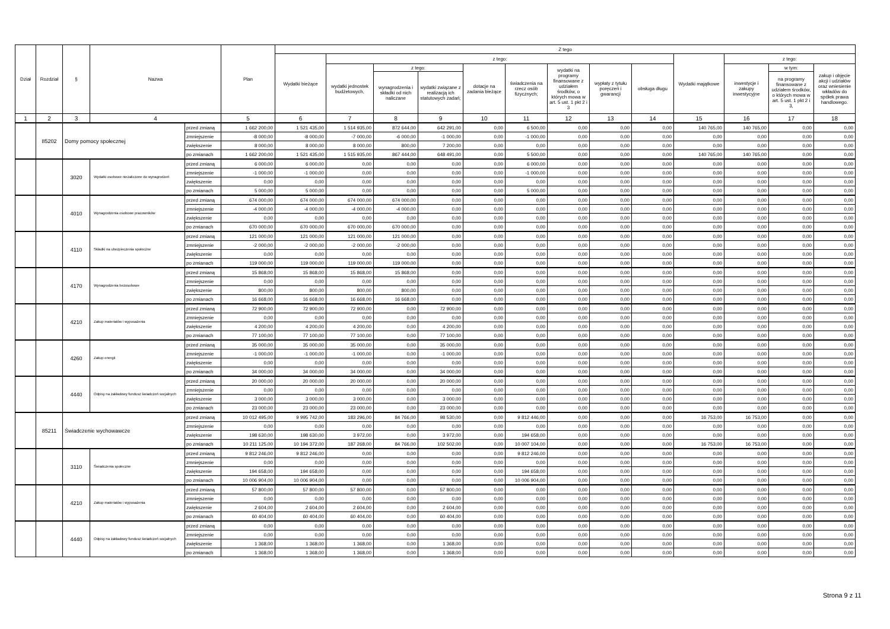| Dział | Rozdział | § | Nazwa | | Plan | Z tego | | | | | | | | | | | | |
| --- | --- | --- | --- | --- | --- | --- | --- | --- | --- | --- | --- | --- | --- | --- | --- | --- | --- | --- |
| | | | | | | Wydatki bieżące | z tego: | | | | | | | | Wydatki majątkowe | z tego: | | |
| | | | | | | | wydatki jednostek budżetowych, | z tego: | | dotacje na zadania bieżące | świadczenia na rzecz osób fizycznych; | wydatki na programy finansowane z udziałem środków, o których mowa w art. 5 ust. 1 pkt 2 i 3 | wypłaty z tytułu poręczeń i gwarancji | obsługa długu | | inwestycje i zakupy inwestycyjne | w tym: | zakup i objęcie akcji i udziałów oraz wniesienie wkładów do spółek prawa handlowego. |
| | | | | | | | | wynagrodzenia i składki od nich naliczane | wydatki związane z realizacją ich statutowych zadań; | | | | | | | | na programy finansowane z udziałem środków, o których mowa w art. 5 ust. 1 pkt 2 i 3, | |
| 1 | 2 | 3 | 4 | | 5 | 6 | 7 | 8 | 9 | 10 | 11 | 12 | 13 | 14 | 15 | 16 | 17 | 18 |
| | 85202 | Domy pomocy społecznej | | przed zmianą | 1 662 200,00 | 1 521 435,00 | 1 514 935,00 | 872 644,00 | 642 291,00 | 0,00 | 6 500,00 | 0,00 | 0,00 | 0,00 | 140 765,00 | 140 765,00 | 0,00 | 0,00 |
| | | | | zmniejszenie | -8 000,00 | -8 000,00 | -7 000,00 | -6 000,00 | -1 000,00 | 0,00 | -1 000,00 | 0,00 | 0,00 | 0,00 | 0,00 | 0,00 | 0,00 | 0,00 |
| | | | | zwiększenie | 8 000,00 | 8 000,00 | 8 000,00 | 800,00 | 7 200,00 | 0,00 | 0,00 | 0,00 | 0,00 | 0,00 | 0,00 | 0,00 | 0,00 | 0,00 |
| | | | | po zmianach | 1 662 200,00 | 1 521 435,00 | 1 515 935,00 | 867 444,00 | 648 491,00 | 0,00 | 5 500,00 | 0,00 | 0,00 | 0,00 | 140 765,00 | 140 765,00 | 0,00 | 0,00 |
| | | 3020 | Wydatki osobowe niezaliczone do wynagrodzeń | przed zmianą | 6 000,00 | 6 000,00 | 0,00 | 0,00 | 0,00 | 0,00 | 6 000,00 | 0,00 | 0,00 | 0,00 | 0,00 | 0,00 | 0,00 | 0,00 |
| | | | | zmniejszenie | -1 000,00 | -1 000,00 | 0,00 | 0,00 | 0,00 | 0,00 | -1 000,00 | 0,00 | 0,00 | 0,00 | 0,00 | 0,00 | 0,00 | 0,00 |
| | | | | zwiększenie | 0,00 | 0,00 | 0,00 | 0,00 | 0,00 | 0,00 | 0,00 | 0,00 | 0,00 | 0,00 | 0,00 | 0,00 | 0,00 | 0,00 |
| | | | | po zmianach | 5 000,00 | 5 000,00 | 0,00 | 0,00 | 0,00 | 0,00 | 5 000,00 | 0,00 | 0,00 | 0,00 | 0,00 | 0,00 | 0,00 | 0,00 |
| | | 4010 | Wynagrodzenia osobowe pracowników | przed zmianą | 674 000,00 | 674 000,00 | 674 000,00 | 674 000,00 | 0,00 | 0,00 | 0,00 | 0,00 | 0,00 | 0,00 | 0,00 | 0,00 | 0,00 | 0,00 |
| | | | | zmniejszenie | -4 000,00 | -4 000,00 | -4 000,00 | -4 000,00 | 0,00 | 0,00 | 0,00 | 0,00 | 0,00 | 0,00 | 0,00 | 0,00 | 0,00 | 0,00 |
| | | | | zwiększenie | 0,00 | 0,00 | 0,00 | 0,00 | 0,00 | 0,00 | 0,00 | 0,00 | 0,00 | 0,00 | 0,00 | 0,00 | 0,00 | 0,00 |
| | | | | po zmianach | 670 000,00 | 670 000,00 | 670 000,00 | 670 000,00 | 0,00 | 0,00 | 0,00 | 0,00 | 0,00 | 0,00 | 0,00 | 0,00 | 0,00 | 0,00 |
| | | 4110 | Składki na ubezpieczenia społeczne | przed zmianą | 121 000,00 | 121 000,00 | 121 000,00 | 121 000,00 | 0,00 | 0,00 | 0,00 | 0,00 | 0,00 | 0,00 | 0,00 | 0,00 | 0,00 | 0,00 |
| | | | | zmniejszenie | -2 000,00 | -2 000,00 | -2 000,00 | -2 000,00 | 0,00 | 0,00 | 0,00 | 0,00 | 0,00 | 0,00 | 0,00 | 0,00 | 0,00 | 0,00 |
| | | | | zwiększenie | 0,00 | 0,00 | 0,00 | 0,00 | 0,00 | 0,00 | 0,00 | 0,00 | 0,00 | 0,00 | 0,00 | 0,00 | 0,00 | 0,00 |
| | | | | po zmianach | 119 000,00 | 119 000,00 | 119 000,00 | 119 000,00 | 0,00 | 0,00 | 0,00 | 0,00 | 0,00 | 0,00 | 0,00 | 0,00 | 0,00 | 0,00 |
| | | 4170 | Wynagrodzenia bezosobowe | przed zmianą | 15 868,00 | 15 868,00 | 15 868,00 | 15 868,00 | 0,00 | 0,00 | 0,00 | 0,00 | 0,00 | 0,00 | 0,00 | 0,00 | 0,00 | 0,00 |
| | | | | zmniejszenie | 0,00 | 0,00 | 0,00 | 0,00 | 0,00 | 0,00 | 0,00 | 0,00 | 0,00 | 0,00 | 0,00 | 0,00 | 0,00 | 0,00 |
| | | | | zwiększenie | 800,00 | 800,00 | 800,00 | 800,00 | 0,00 | 0,00 | 0,00 | 0,00 | 0,00 | 0,00 | 0,00 | 0,00 | 0,00 | 0,00 |
| | | | | po zmianach | 16 668,00 | 16 668,00 | 16 668,00 | 16 668,00 | 0,00 | 0,00 | 0,00 | 0,00 | 0,00 | 0,00 | 0,00 | 0,00 | 0,00 | 0,00 |
| | | 4210 | Zakup materiałów i wyposażenia | przed zmianą | 72 900,00 | 72 900,00 | 72 900,00 | 0,00 | 72 900,00 | 0,00 | 0,00 | 0,00 | 0,00 | 0,00 | 0,00 | 0,00 | 0,00 | 0,00 |
| | | | | zmniejszenie | 0,00 | 0,00 | 0,00 | 0,00 | 0,00 | 0,00 | 0,00 | 0,00 | 0,00 | 0,00 | 0,00 | 0,00 | 0,00 | 0,00 |
| | | | | zwiększenie | 4 200,00 | 4 200,00 | 4 200,00 | 0,00 | 4 200,00 | 0,00 | 0,00 | 0,00 | 0,00 | 0,00 | 0,00 | 0,00 | 0,00 | 0,00 |
| | | | | po zmianach | 77 100,00 | 77 100,00 | 77 100,00 | 0,00 | 77 100,00 | 0,00 | 0,00 | 0,00 | 0,00 | 0,00 | 0,00 | 0,00 | 0,00 | 0,00 |
| | | 4260 | Zakup energii | przed zmianą | 35 000,00 | 35 000,00 | 35 000,00 | 0,00 | 35 000,00 | 0,00 | 0,00 | 0,00 | 0,00 | 0,00 | 0,00 | 0,00 | 0,00 | 0,00 |
| | | | | zmniejszenie | -1 000,00 | -1 000,00 | -1 000,00 | 0,00 | -1 000,00 | 0,00 | 0,00 | 0,00 | 0,00 | 0,00 | 0,00 | 0,00 | 0,00 | 0,00 |
| | | | | zwiększenie | 0,00 | 0,00 | 0,00 | 0,00 | 0,00 | 0,00 | 0,00 | 0,00 | 0,00 | 0,00 | 0,00 | 0,00 | 0,00 | 0,00 |
| | | | | po zmianach | 34 000,00 | 34 000,00 | 34 000,00 | 0,00 | 34 000,00 | 0,00 | 0,00 | 0,00 | 0,00 | 0,00 | 0,00 | 0,00 | 0,00 | 0,00 |
| | | 4440 | Odpisy na zakładowy fundusz świadczeń socjalnych | przed zmianą | 20 000,00 | 20 000,00 | 20 000,00 | 0,00 | 20 000,00 | 0,00 | 0,00 | 0,00 | 0,00 | 0,00 | 0,00 | 0,00 | 0,00 | 0,00 |
| | | | | zmniejszenie | 0,00 | 0,00 | 0,00 | 0,00 | 0,00 | 0,00 | 0,00 | 0,00 | 0,00 | 0,00 | 0,00 | 0,00 | 0,00 | 0,00 |
| | | | | zwiększenie | 3 000,00 | 3 000,00 | 3 000,00 | 0,00 | 3 000,00 | 0,00 | 0,00 | 0,00 | 0,00 | 0,00 | 0,00 | 0,00 | 0,00 | 0,00 |
| | | | | po zmianach | 23 000,00 | 23 000,00 | 23 000,00 | 0,00 | 23 000,00 | 0,00 | 0,00 | 0,00 | 0,00 | 0,00 | 0,00 | 0,00 | 0,00 | 0,00 |
| | 85211 | Świadczenie wychowawcze | | przed zmianą | 10 012 495,00 | 9 995 742,00 | 183 296,00 | 84 766,00 | 98 530,00 | 0,00 | 9 812 446,00 | 0,00 | 0,00 | 0,00 | 16 753,00 | 16 753,00 | 0,00 | 0,00 |
| | | | | zmniejszenie | 0,00 | 0,00 | 0,00 | 0,00 | 0,00 | 0,00 | 0,00 | 0,00 | 0,00 | 0,00 | 0,00 | 0,00 | 0,00 | 0,00 |
| | | | | zwiększenie | 198 630,00 | 198 630,00 | 3 972,00 | 0,00 | 3 972,00 | 0,00 | 194 658,00 | 0,00 | 0,00 | 0,00 | 0,00 | 0,00 | 0,00 | 0,00 |
| | | | | po zmianach | 10 211 125,00 | 10 194 372,00 | 187 268,00 | 84 766,00 | 102 502,00 | 0,00 | 10 007 104,00 | 0,00 | 0,00 | 0,00 | 16 753,00 | 16 753,00 | 0,00 | 0,00 |
| | | 3110 | Świadczenia społeczne | przed zmianą | 9 812 246,00 | 9 812 246,00 | 0,00 | 0,00 | 0,00 | 0,00 | 9 812 246,00 | 0,00 | 0,00 | 0,00 | 0,00 | 0,00 | 0,00 | 0,00 |
| | | | | zmniejszenie | 0,00 | 0,00 | 0,00 | 0,00 | 0,00 | 0,00 | 0,00 | 0,00 | 0,00 | 0,00 | 0,00 | 0,00 | 0,00 | 0,00 |
| | | | | zwiększenie | 194 658,00 | 194 658,00 | 0,00 | 0,00 | 0,00 | 0,00 | 194 658,00 | 0,00 | 0,00 | 0,00 | 0,00 | 0,00 | 0,00 | 0,00 |
| | | | | po zmianach | 10 006 904,00 | 10 006 904,00 | 0,00 | 0,00 | 0,00 | 0,00 | 10 006 904,00 | 0,00 | 0,00 | 0,00 | 0,00 | 0,00 | 0,00 | 0,00 |
| | | 4210 | Zakup materiałów i wyposażenia | przed zmianą | 57 800,00 | 57 800,00 | 57 800,00 | 0,00 | 57 800,00 | 0,00 | 0,00 | 0,00 | 0,00 | 0,00 | 0,00 | 0,00 | 0,00 | 0,00 |
| | | | | zmniejszenie | 0,00 | 0,00 | 0,00 | 0,00 | 0,00 | 0,00 | 0,00 | 0,00 | 0,00 | 0,00 | 0,00 | 0,00 | 0,00 | 0,00 |
| | | | | zwiększenie | 2 604,00 | 2 604,00 | 2 604,00 | 0,00 | 2 604,00 | 0,00 | 0,00 | 0,00 | 0,00 | 0,00 | 0,00 | 0,00 | 0,00 | 0,00 |
| | | | | po zmianach | 60 404,00 | 60 404,00 | 60 404,00 | 0,00 | 60 404,00 | 0,00 | 0,00 | 0,00 | 0,00 | 0,00 | 0,00 | 0,00 | 0,00 | 0,00 |
| | | 4440 | Odpisy na zakładowy fundusz świadczeń socjalnych | przed zmianą | 0,00 | 0,00 | 0,00 | 0,00 | 0,00 | 0,00 | 0,00 | 0,00 | 0,00 | 0,00 | 0,00 | 0,00 | 0,00 | 0,00 |
| | | | | zmniejszenie | 0,00 | 0,00 | 0,00 | 0,00 | 0,00 | 0,00 | 0,00 | 0,00 | 0,00 | 0,00 | 0,00 | 0,00 | 0,00 | 0,00 |
| | | | | zwiększenie | 1 368,00 | 1 368,00 | 1 368,00 | 0,00 | 1 368,00 | 0,00 | 0,00 | 0,00 | 0,00 | 0,00 | 0,00 | 0,00 | 0,00 | 0,00 |
| | | | | po zmianach | 1 368,00 | 1 368,00 | 1 368,00 | 0,00 | 1 368,00 | 0,00 | 0,00 | 0,00 | 0,00 | 0,00 | 0,00 | 0,00 | 0,00 | 0,00 |
Strona 9 z 11